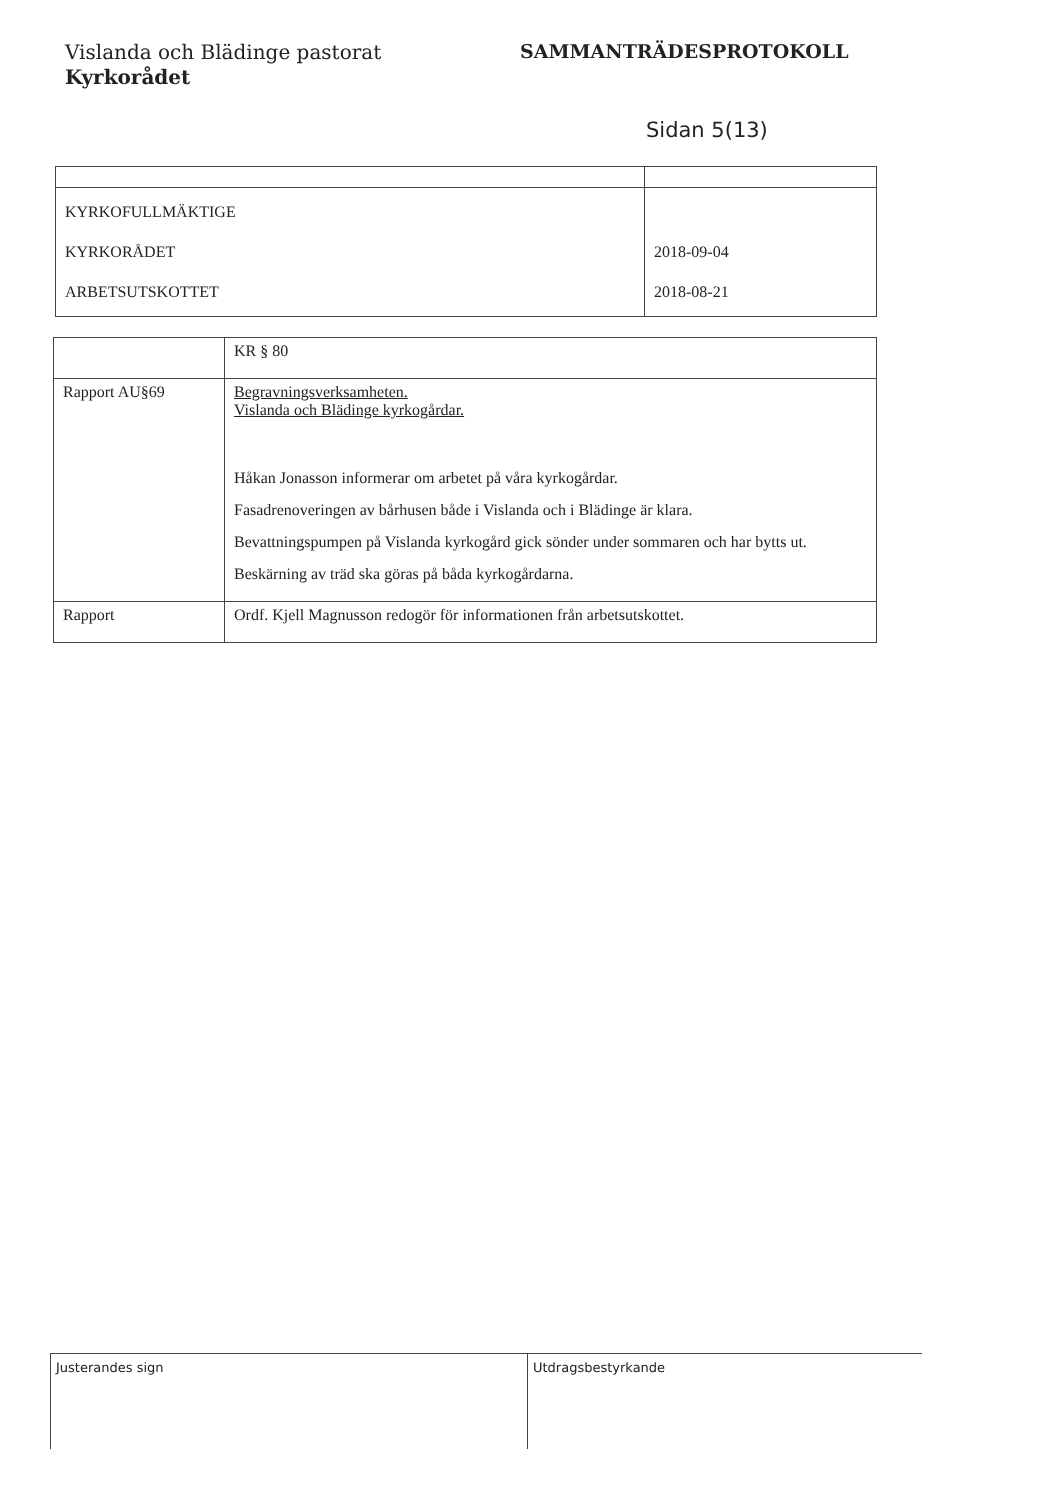Vislanda och Blädinge pastorat
Kyrkorådet
SAMMANTRÄDESPROTOKOLL
Sidan 5(13)
| KYRKOFULLMÄKTIGE KYRKORÅDET ARBETSUTSKOTTET | 2018-09-04 2018-08-21 |
| | KR § 80 |
| Rapport AU§69 | Begravningsverksamheten. Vislanda och Blädinge kyrkogårdar. Håkan Jonasson informerar om arbetet på våra kyrkogårdar. Fasadrenoveringen av bårhusen både i Vislanda och i Blädinge är klara. Bevattningspumpen på Vislanda kyrkogård gick sönder under sommaren och har bytts ut. Beskärning av träd ska göras på båda kyrkogårdarna. |
| Rapport | Ordf. Kjell Magnusson redogör för informationen från arbetsutskottet. |
Justerandes sign Utdragsbestyrkande